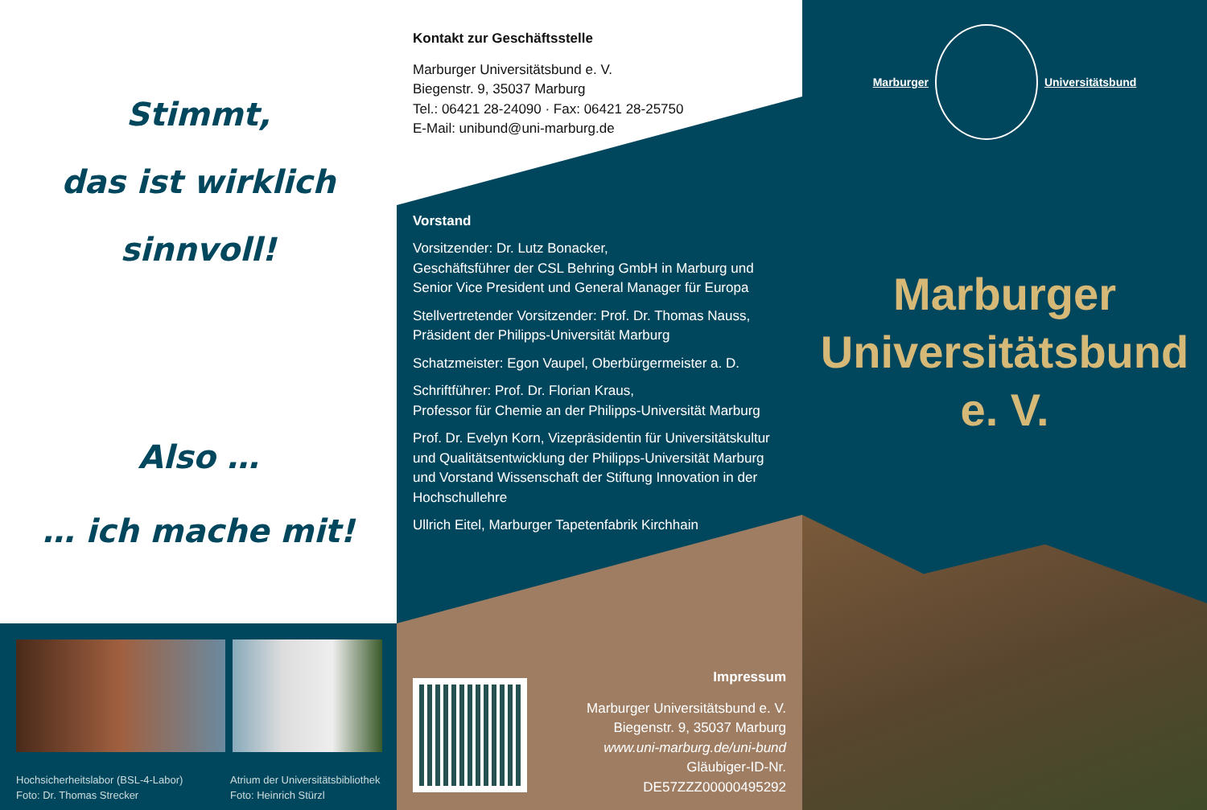Stimmt,
das ist wirklich
sinnvoll!
Also …
… ich mache mit!
Hochsicherheitslabor (BSL-4-Labor)
Foto: Dr. Thomas Strecker
Atrium der Universitätsbibliothek
Foto: Heinrich Stürzl
Kontakt zur Geschäftsstelle
Marburger Universitätsbund e. V.
Biegenstr. 9, 35037 Marburg
Tel.: 06421 28-24090 · Fax: 06421 28-25750
E-Mail: unibund@uni-marburg.de
Vorstand
Vorsitzender: Dr. Lutz Bonacker,
Geschäftsführer der CSL Behring GmbH in Marburg und Senior Vice President und General Manager für Europa
Stellvertretender Vorsitzender: Prof. Dr. Thomas Nauss, Präsident der Philipps-Universität Marburg
Schatzmeister: Egon Vaupel, Oberbürgermeister a. D.
Schriftführer: Prof. Dr. Florian Kraus,
Professor für Chemie an der Philipps-Universität Marburg
Prof. Dr. Evelyn Korn, Vizepräsidentin für Universitätskultur und Qualitätsentwicklung der Philipps-Universität Marburg und Vorstand Wissenschaft der Stiftung Innovation in der Hochschullehre
Ullrich Eitel, Marburger Tapetenfabrik Kirchhain
Impressum
Marburger Universitätsbund e. V.
Biegenstr. 9, 35037 Marburg
www.uni-marburg.de/uni-bund
Gläubiger-ID-Nr.
DE57ZZZ00000495292
Marburger Universitätsbund
Marburger
Universitätsbund
e. V.